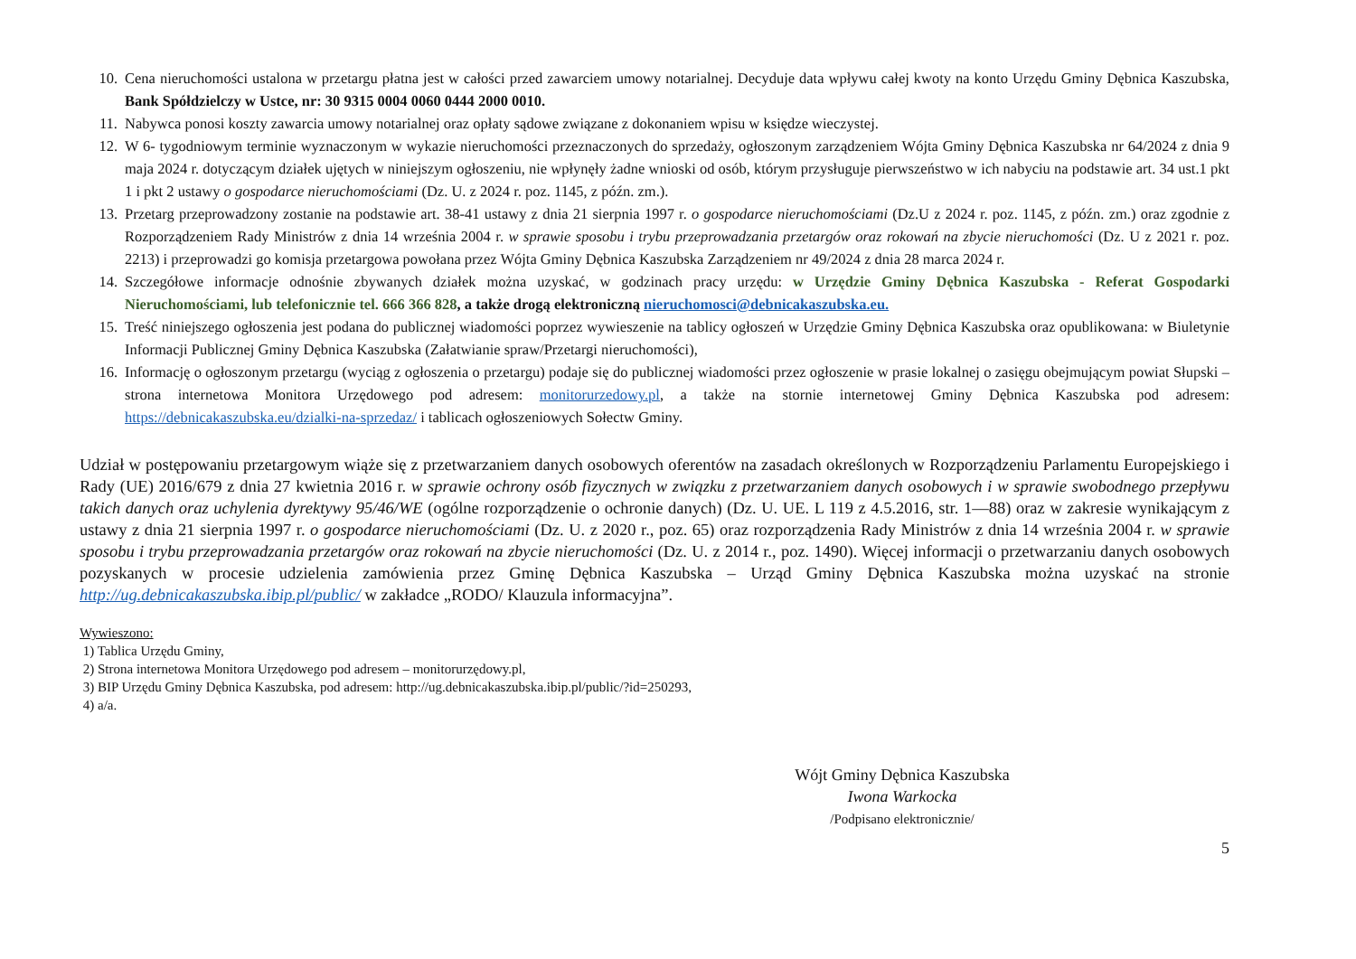10. Cena nieruchomości ustalona w przetargu płatna jest w całości przed zawarciem umowy notarialnej. Decyduje data wpływu całej kwoty na konto Urzędu Gminy Dębnica Kaszubska, Bank Spółdzielczy w Ustce, nr: 30 9315 0004 0060 0444 2000 0010.
11. Nabywca ponosi koszty zawarcia umowy notarialnej oraz opłaty sądowe związane z dokonaniem wpisu w księdze wieczystej.
12. W 6- tygodniowym terminie wyznaczonym w wykazie nieruchomości przeznaczonych do sprzedaży, ogłoszonym zarządzeniem Wójta Gminy Dębnica Kaszubska nr 64/2024 z dnia 9 maja 2024 r. dotyczącym działek ujętych w niniejszym ogłoszeniu, nie wpłynęły żadne wnioski od osób, którym przysługuje pierwszeństwo w ich nabyciu na podstawie art. 34 ust.1 pkt 1 i pkt 2 ustawy o gospodarce nieruchomościami (Dz. U. z 2024 r. poz. 1145, z późn. zm.).
13. Przetarg przeprowadzony zostanie na podstawie art. 38-41 ustawy z dnia 21 sierpnia 1997 r. o gospodarce nieruchomościami (Dz.U z 2024 r. poz. 1145, z późn. zm.) oraz zgodnie z Rozporządzeniem Rady Ministrów z dnia 14 września 2004 r. w sprawie sposobu i trybu przeprowadzania przetargów oraz rokowań na zbycie nieruchomości (Dz. U z 2021 r. poz. 2213) i przeprowadzi go komisja przetargowa powołana przez Wójta Gminy Dębnica Kaszubska Zarządzeniem nr 49/2024 z dnia 28 marca 2024 r.
14. Szczegółowe informacje odnośnie zbywanych działek można uzyskać, w godzinach pracy urzędu: w Urzędzie Gminy Dębnica Kaszubska - Referat Gospodarki Nieruchomościami, lub telefonicznie tel. 666 366 828, a także drogą elektroniczną nieruchomosci@debnicakaszubska.eu.
15. Treść niniejszego ogłoszenia jest podana do publicznej wiadomości poprzez wywieszenie na tablicy ogłoszeń w Urzędzie Gminy Dębnica Kaszubska oraz opublikowana: w Biuletynie Informacji Publicznej Gminy Dębnica Kaszubska (Załatwianie spraw/Przetargi nieruchomości),
16. Informację o ogłoszonym przetargu (wyciąg z ogłoszenia o przetargu) podaje się do publicznej wiadomości przez ogłoszenie w prasie lokalnej o zasięgu obejmującym powiat Słupski – strona internetowa Monitora Urzędowego pod adresem: monitorurzedowy.pl, a także na stornie internetowej Gminy Dębnica Kaszubska pod adresem: https://debnicakaszubska.eu/dzialki-na-sprzedaz/ i tablicach ogłoszeniowych Sołectw Gminy.
Udział w postępowaniu przetargowym wiąże się z przetwarzaniem danych osobowych oferentów na zasadach określonych w Rozporządzeniu Parlamentu Europejskiego i Rady (UE) 2016/679 z dnia 27 kwietnia 2016 r. w sprawie ochrony osób fizycznych w związku z przetwarzaniem danych osobowych i w sprawie swobodnego przepływu takich danych oraz uchylenia dyrektywy 95/46/WE (ogólne rozporządzenie o ochronie danych) (Dz. U. UE. L 119 z 4.5.2016, str. 1—88) oraz w zakresie wynikającym z ustawy z dnia 21 sierpnia 1997 r. o gospodarce nieruchomościami (Dz. U. z 2020 r., poz. 65) oraz rozporządzenia Rady Ministrów z dnia 14 września 2004 r. w sprawie sposobu i trybu przeprowadzania przetargów oraz rokowań na zbycie nieruchomości (Dz. U. z 2014 r., poz. 1490). Więcej informacji o przetwarzaniu danych osobowych pozyskanych w procesie udzielenia zamówienia przez Gminę Dębnica Kaszubska – Urząd Gminy Dębnica Kaszubska można uzyskać na stronie http://ug.debnicakaszubska.ibip.pl/public/ w zakładce „RODO/ Klauzula informacyjna”.
Wywieszono:
1) Tablica Urzędu Gminy,
2) Strona internetowa Monitora Urzędowego pod adresem – monitorurzędowy.pl,
3) BIP Urzędu Gminy Dębnica Kaszubska, pod adresem: http://ug.debnicakaszubska.ibip.pl/public/?id=250293,
4) a/a.
Wójt Gminy Dębnica Kaszubska
Iwona Warkocka
/Podpisano elektronicznie/
5